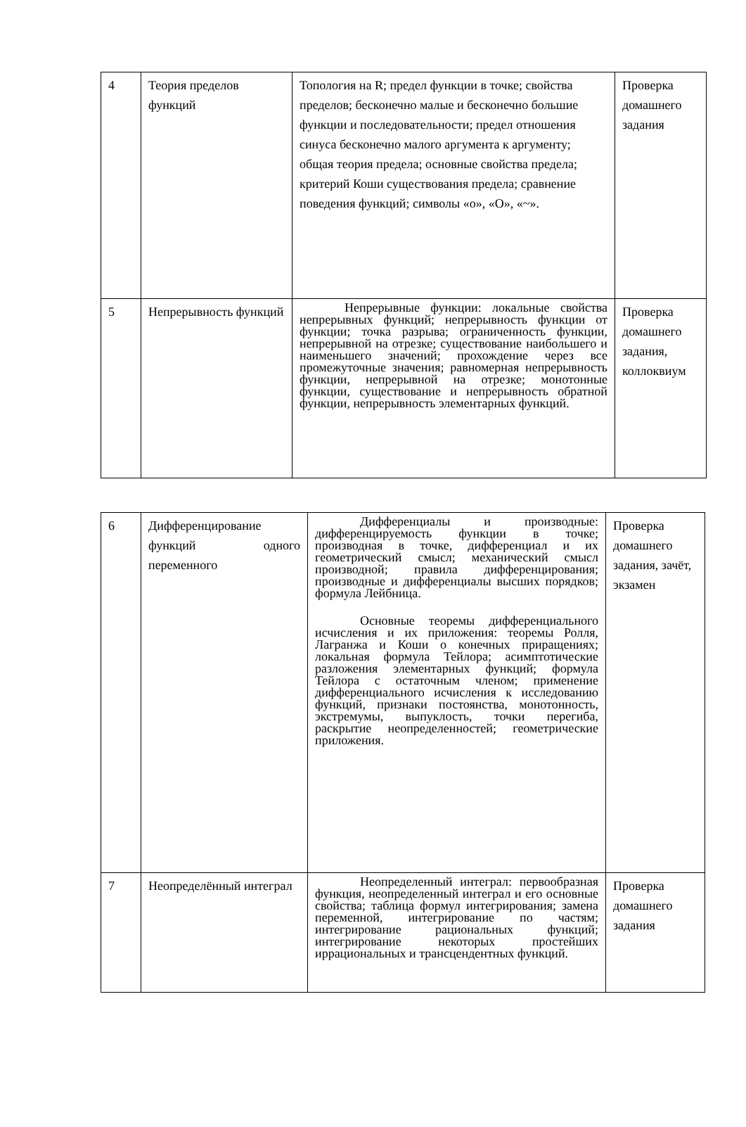| 4 | Теория пределов функций | Топология на R; предел функции в точке; свойства пределов; бесконечно малые и бесконечно большие функции и последовательности; предел отношения синуса бесконечно малого аргумента к аргументу; общая теория предела; основные свойства предела; критерий Коши существования предела; сравнение поведения функций; символы «o», «O», «~». | Проверка домашнего задания |
| 5 | Непрерывность функций | Непрерывные функции: локальные свойства непрерывных функций; непрерывность функции от функции; точка разрыва; ограниченность функции, непрерывной на отрезке; существование наибольшего и наименьшего значений; прохождение через все промежуточные значения; равномерная непрерывность функции, непрерывной на отрезке; монотонные функции, существование и непрерывность обратной функции, непрерывность элементарных функций. | Проверка домашнего задания, коллоквиум |
| 6 | Дифференцирование функций одного переменного | Дифференциалы и производные: дифференцируемость функции в точке; производная в точке, дифференциал и их геометрический смысл; механический смысл производной; правила дифференцирования; производные и дифференциалы высших порядков; формула Лейбница. Основные теоремы дифференциального исчисления и их приложения: теоремы Ролля, Лагранжа и Коши о конечных приращениях; локальная формула Тейлора; асимптотические разложения элементарных функций; формула Тейлора с остаточным членом; применение дифференциального исчисления к исследованию функций, признаки постоянства, монотонность, экстремумы, выпуклость, точки перегиба, раскрытие неопределенностей; геометрические приложения. | Проверка домашнего задания, зачёт, экзамен |
| 7 | Неопределённый интеграл | Неопределенный интеграл: первообразная функция, неопределенный интеграл и его основные свойства; таблица формул интегрирования; замена переменной, интегрирование по частям; интегрирование рациональных функций; интегрирование некоторых простейших иррациональных и трансцендентных функций. | Проверка домашнего задания |